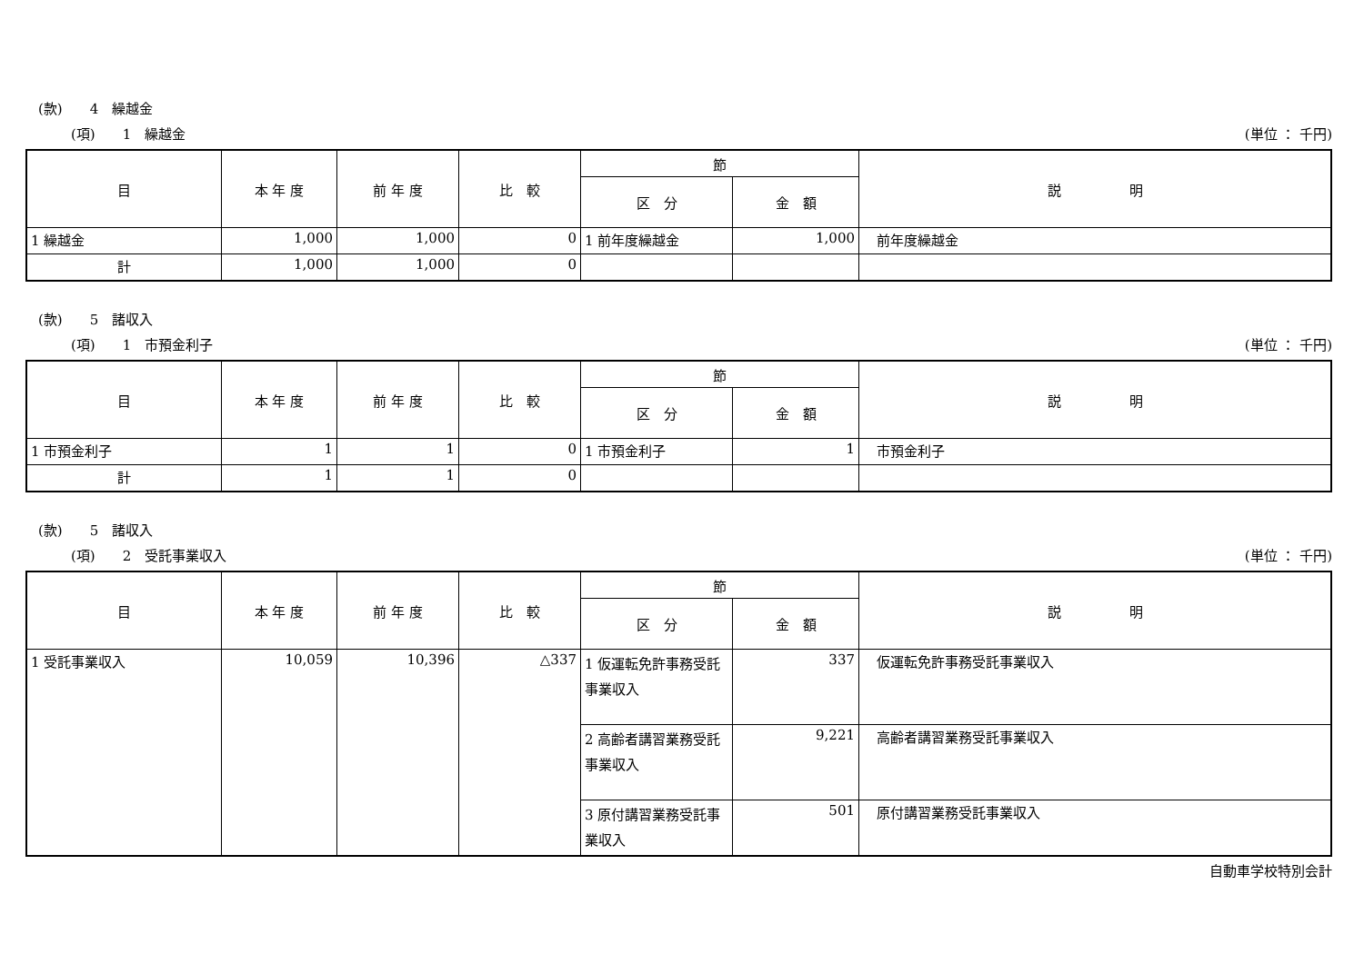(款)　　4　繰越金
(項)　　1　繰越金 (単位 ： 千円)
| 目 | 本 年 度 | 前 年 度 | 比 較 | 節 | | 説 明 |
| --- | --- | --- | --- | --- | --- | --- |
| | | | | 区 分 | 金 額 | |
| 1 繰越金 | 1,000 | 1,000 | 0 | 1 前年度繰越金 | 1,000 | 前年度繰越金 |
| 計 | 1,000 | 1,000 | 0 | | | |
(款)　　5　諸収入
(項)　　1　市預金利子 (単位 ： 千円)
| 目 | 本 年 度 | 前 年 度 | 比 較 | 節 | | 説 明 |
| --- | --- | --- | --- | --- | --- | --- |
| | | | | 区 分 | 金 額 | |
| 1 市預金利子 | 1 | 1 | 0 | 1 市預金利子 | 1 | 市預金利子 |
| 計 | 1 | 1 | 0 | | | |
(款)　　5　諸収入
(項)　　2　受託事業収入 (単位 ： 千円)
| 目 | 本 年 度 | 前 年 度 | 比 較 | 節 | | 説 明 |
| --- | --- | --- | --- | --- | --- | --- |
| | | | | 区 分 | 金 額 | |
| 1 受託事業収入 | 10,059 | 10,396 | △337 | 1 仮運転免許事務受託事業収入 | 337 | 仮運転免許事務受託事業収入 |
| | | | | 2 高齢者講習業務受託事業収入 | 9,221 | 高齢者講習業務受託事業収入 |
| | | | | 3 原付講習業務受託事業収入 | 501 | 原付講習業務受託事業収入 |
自動車学校特別会計